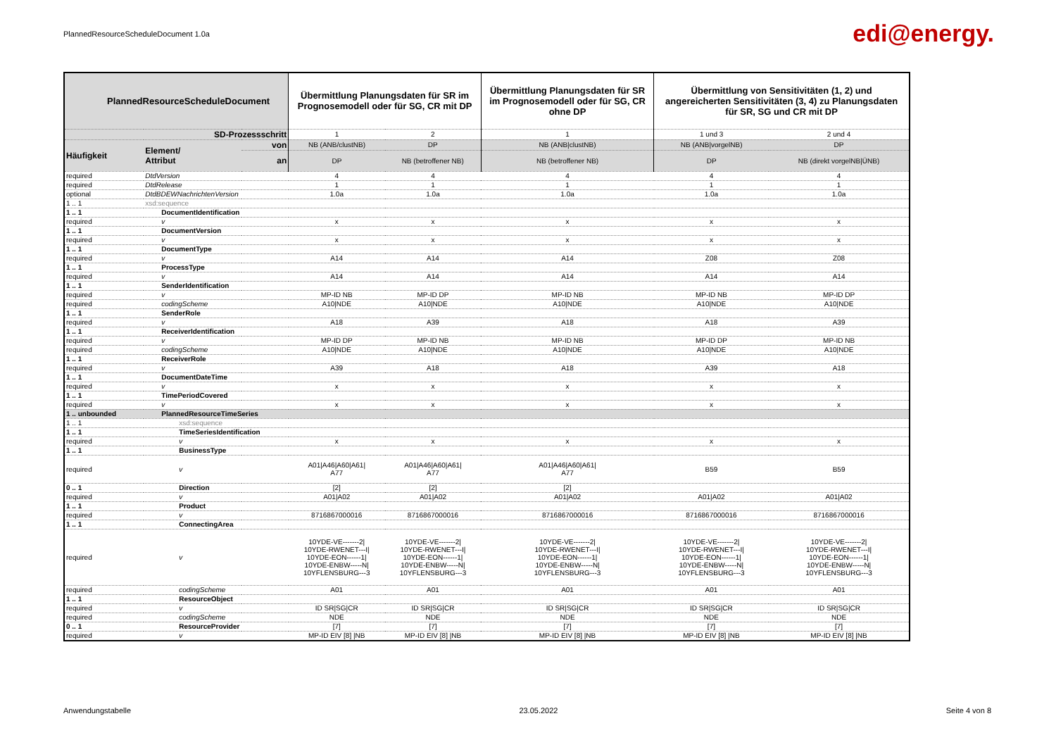PlannedResourceScheduleDocument 1.0a
edi@energy.
| PlannedResourceScheduleDocument | | | Übermittlung Planungsdaten für SR im Prognosemodell oder für SG, CR mit DP | | Übermittlung Planungsdaten für SR im Prognosemodell oder für SG, CR ohne DP | Übermittlung von Sensitivitäten (1, 2) und angereicherten Sensitivitäten (3, 4) zu Planungsdaten für SR, SG und CR mit DP | |
| --- | --- | --- | --- | --- | --- | --- | --- |
| SD-Prozessschritt | | | 1 | 2 | 1 | 1 und 3 | 2 und 4 |
| Häufigkeit | Element/ Attribut | von | NB (ANB/clustNB) | DP | NB (ANB/clustNB) | NB (ANB/vorgelNB) | DP |
| | | an | DP | NB (betroffener NB) | NB (betroffener NB) | DP | NB (direkt vorgelNB/ÜNB) |
| required | DtdVersion | | 4 | 4 | 4 | 4 | 4 |
| required | DtdRelease | | 1 | 1 | 1 | 1 | 1 |
| optional | DtdBDEWNachrichtenVersion | | 1.0a | 1.0a | 1.0a | 1.0a | 1.0a |
| 1 .. 1 | xsd:sequence | | | | | | |
| 1 .. 1 | DocumentIdentification | | | | | | |
| required | v | | x | x | x | x | x |
| 1 .. 1 | DocumentVersion | | | | | | |
| required | v | | x | x | x | x | x |
| 1 .. 1 | DocumentType | | | | | | |
| required | v | | A14 | A14 | A14 | Z08 | Z08 |
| 1 .. 1 | ProcessType | | | | | | |
| required | v | | A14 | A14 | A14 | A14 | A14 |
| 1 .. 1 | SenderIdentification | | | | | | |
| required | v | | MP-ID NB | MP-ID DP | MP-ID NB | MP-ID NB | MP-ID DP |
| required | codingScheme | | A10/NDE | A10/NDE | A10/NDE | A10/NDE | A10/NDE |
| 1 .. 1 | SenderRole | | | | | | |
| required | v | | A18 | A39 | A18 | A18 | A39 |
| 1 .. 1 | ReceiverIdentification | | | | | | |
| required | v | | MP-ID DP | MP-ID NB | MP-ID NB | MP-ID DP | MP-ID NB |
| required | codingScheme | | A10/NDE | A10/NDE | A10/NDE | A10/NDE | A10/NDE |
| 1 .. 1 | ReceiverRole | | | | | | |
| required | v | | A39 | A18 | A18 | A39 | A18 |
| 1 .. 1 | DocumentDateTime | | | | | | |
| required | v | | x | x | x | x | x |
| 1 .. 1 | TimePeriodCovered | | | | | | |
| required | v | | x | x | x | x | x |
| 1 .. unbounded | PlannedResourceTimeSeries | | | | | | |
| 1 .. 1 | xsd:sequence | | | | | | |
| 1 .. 1 | TimeSeriesIdentification | | | | | | |
| required | v | | x | x | x | x | x |
| 1 .. 1 | BusinessType | | | | | | |
| required | v | | A01/A46/A60/A61/ A77 | A01/A46/A60/A61/ A77 | A01/A46/A60/A61/ A77 | B59 | B59 |
| 0 .. 1 | Direction | | [2] | [2] | [2] | | |
| required | v | | A01/A02 | A01/A02 | A01/A02 | A01/A02 | A01/A02 |
| 1 .. 1 | Product | | | | | | |
| required | v | | 8716867000016 | 8716867000016 | 8716867000016 | 8716867000016 | 8716867000016 |
| 1 .. 1 | ConnectingArea | | | | | | |
| required | v | | 10YDE-VE-------2/ 10YDE-RWENET---I/ 10YDE-EON------1/ 10YDE-ENBW-----N/ 10YFLENSBURG---3 | 10YDE-VE-------2/ 10YDE-RWENET---I/ 10YDE-EON------1/ 10YDE-ENBW-----N/ 10YFLENSBURG---3 | 10YDE-VE-------2/ 10YDE-RWENET---I/ 10YDE-EON------1/ 10YDE-ENBW-----N/ 10YFLENSBURG---3 | 10YDE-VE-------2/ 10YDE-RWENET---I/ 10YDE-EON------1/ 10YDE-ENBW-----N/ 10YFLENSBURG---3 | 10YDE-VE-------2/ 10YDE-RWENET---I/ 10YDE-EON------1/ 10YDE-ENBW-----N/ 10YFLENSBURG---3 |
| required | codingScheme | | A01 | A01 | A01 | A01 | A01 |
| 1 .. 1 | ResourceObject | | | | | | |
| required | v | | ID SR/SG/CR | ID SR/SG/CR | ID SR/SG/CR | ID SR/SG/CR | ID SR/SG/CR |
| required | codingScheme | | NDE | NDE | NDE | NDE | NDE |
| 0 .. 1 | ResourceProvider | | [7] | [7] | [7] | [7] | [7] |
| required | v | | MP-ID EIV [8] /NB | MP-ID EIV [8] /NB | MP-ID EIV [8] /NB | MP-ID EIV [8] /NB | MP-ID EIV [8] /NB |
Anwendungstabelle 23.05.2022 Seite 4 von 8